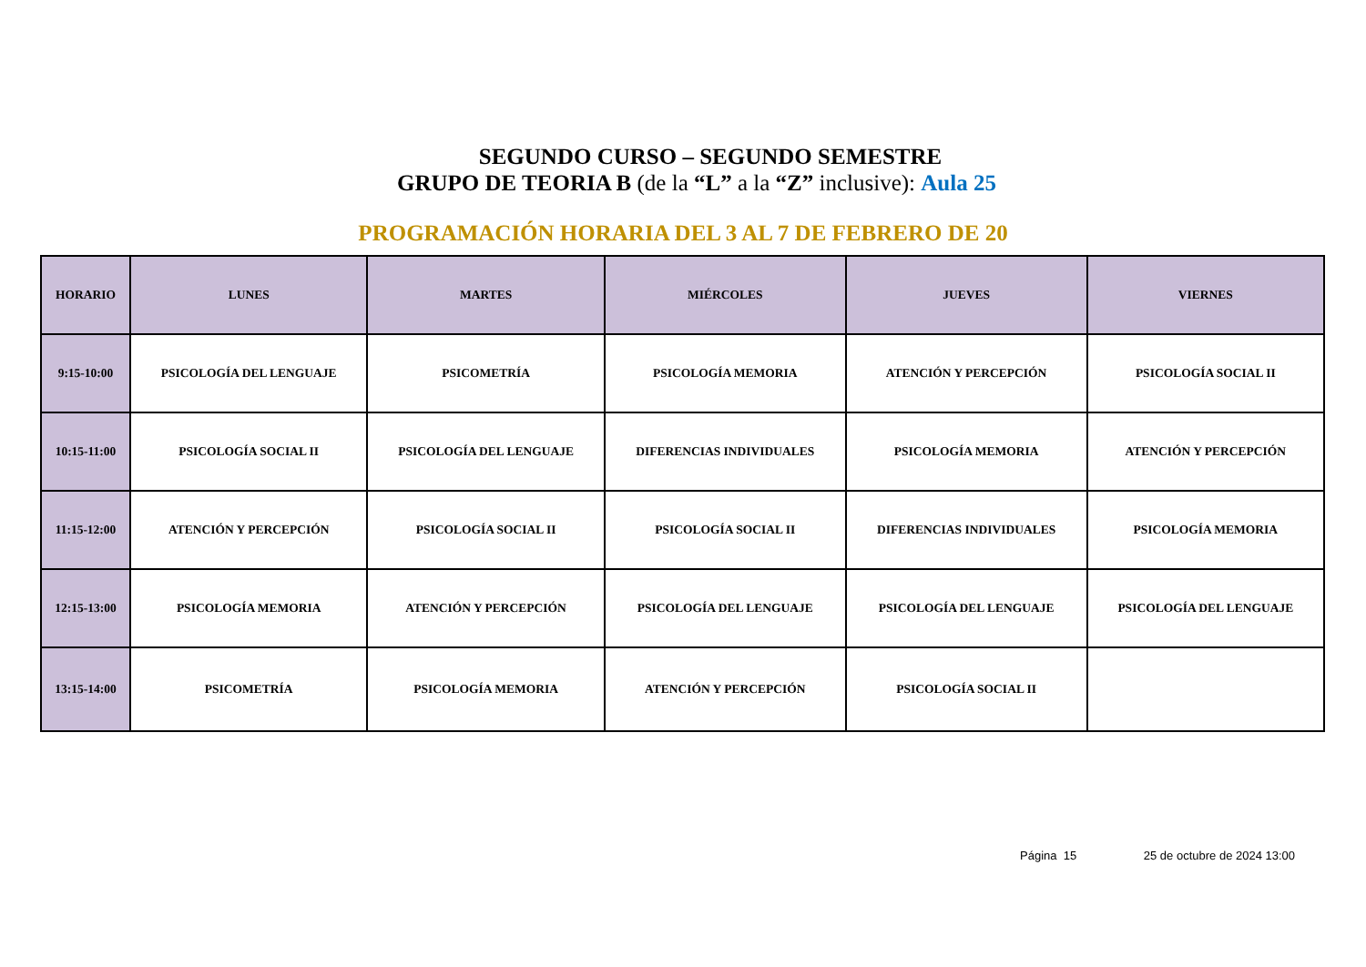SEGUNDO CURSO – SEGUNDO SEMESTRE
GRUPO DE TEORIA B (de la “L” a la “Z” inclusive): Aula 25
PROGRAMACIÓN HORARIA DEL 3 AL 7 DE FEBRERO DE 20
| HORARIO | LUNES | MARTES | MIÉRCOLES | JUEVES | VIERNES |
| --- | --- | --- | --- | --- | --- |
| 9:15-10:00 | PSICOLOGÍA DEL LENGUAJE | PSICOMETRÍA | PSICOLOGÍA MEMORIA | ATENCIÓN Y PERCEPCIÓN | PSICOLOGÍA SOCIAL II |
| 10:15-11:00 | PSICOLOGÍA SOCIAL II | PSICOLOGÍA DEL LENGUAJE | DIFERENCIAS INDIVIDUALES | PSICOLOGÍA MEMORIA | ATENCIÓN Y PERCEPCIÓN |
| 11:15-12:00 | ATENCIÓN Y PERCEPCIÓN | PSICOLOGÍA SOCIAL II | PSICOLOGÍA SOCIAL II | DIFERENCIAS INDIVIDUALES | PSICOLOGÍA MEMORIA |
| 12:15-13:00 | PSICOLOGÍA MEMORIA | ATENCIÓN Y PERCEPCIÓN | PSICOLOGÍA DEL LENGUAJE | PSICOLOGÍA DEL LENGUAJE | PSICOLOGÍA DEL LENGUAJE |
| 13:15-14:00 | PSICOMETRÍA | PSICOLOGÍA MEMORIA | ATENCIÓN Y PERCEPCIÓN | PSICOLOGÍA SOCIAL II | |
Página 15 25 de octubre de 2024 13:00